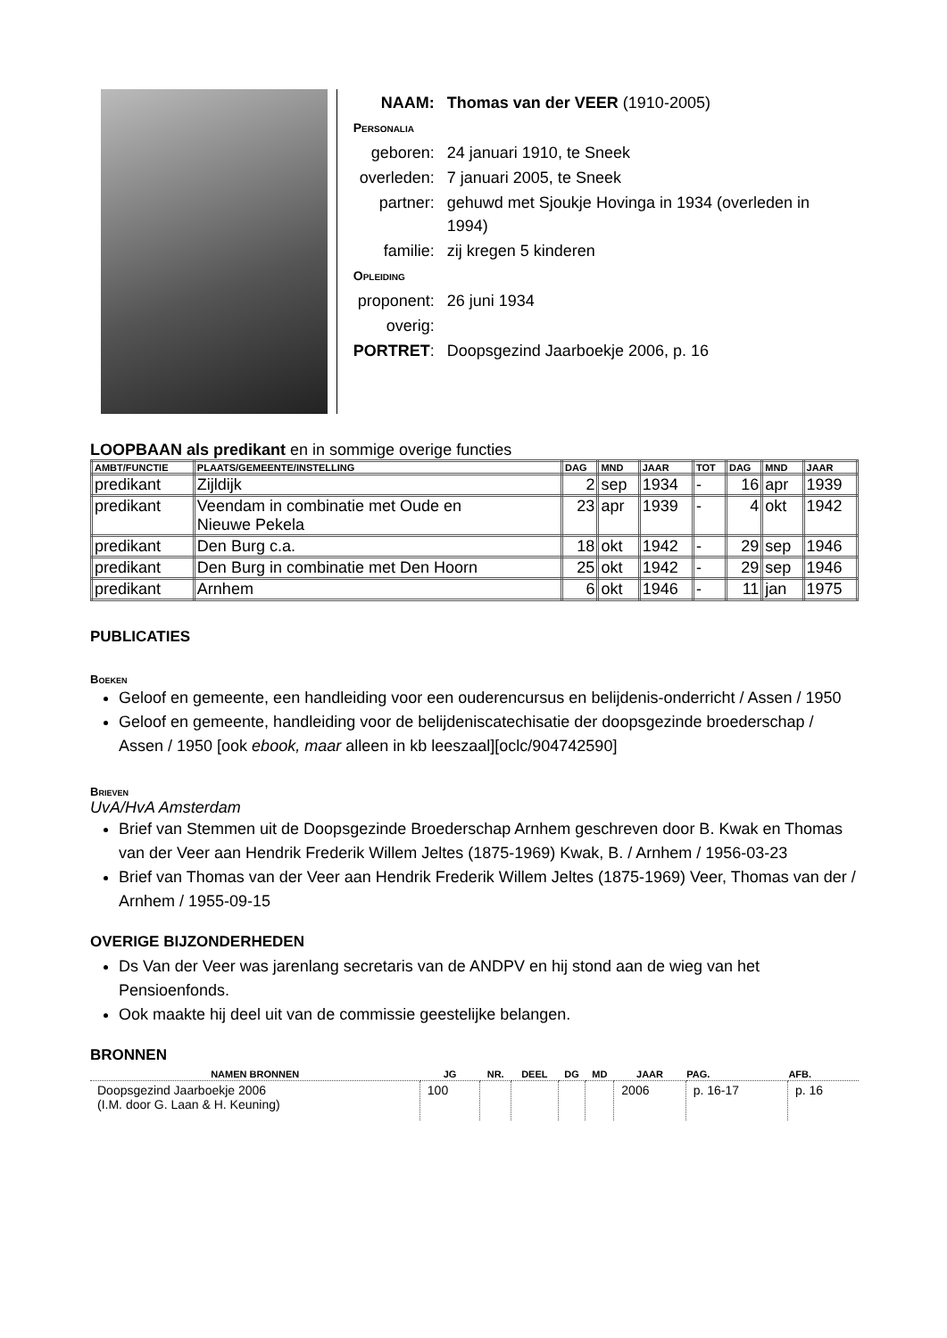| NAAM: | Thomas van der VEER (1910-2005) |
| Personalia | |
| geboren: | 24 januari 1910, te Sneek |
| overleden: | 7 januari 2005, te Sneek |
| partner: | gehuwd met Sjoukje Hovinga in 1934 (overleden in 1994) |
| familie: | zij kregen 5 kinderen |
| Opleiding | |
| proponent: | 26 juni 1934 |
| overig: | |
| PORTRET : | Doopsgezind Jaarboekje 2006, p. 16 |
LOOPBAAN als predikant en in sommige overige functies
| AMBT/FUNCTIE | PLAATS/GEMEENTE/INSTELLING | DAG | MND | JAAR | TOT | DAG | MND | JAAR |
| --- | --- | --- | --- | --- | --- | --- | --- | --- |
| predikant | Zijldijk | 2 | sep | 1934 | - | 16 | apr | 1939 |
| predikant | Veendam in combinatie met Oude en Nieuwe Pekela | 23 | apr | 1939 | - | 4 | okt | 1942 |
| predikant | Den Burg c.a. | 18 | okt | 1942 | - | 29 | sep | 1946 |
| predikant | Den Burg in combinatie met Den Hoorn | 25 | okt | 1942 | - | 29 | sep | 1946 |
| predikant | Arnhem | 6 | okt | 1946 | - | 11 | jan | 1975 |
PUBLICATIES
Boeken
Geloof en gemeente, een handleiding voor een ouderencursus en belijdenis-onderricht / Assen / 1950
Geloof en gemeente, handleiding voor de belijdeniscatechisatie der doopsgezinde broederschap / Assen / 1950 [ook ebook, maar alleen in kb leeszaal][oclc/904742590]
Brieven
UvA/HvA Amsterdam
Brief van Stemmen uit de Doopsgezinde Broederschap Arnhem geschreven door B. Kwak en Thomas van der Veer aan Hendrik Frederik Willem Jeltes (1875-1969) Kwak, B. / Arnhem / 1956-03-23
Brief van Thomas van der Veer aan Hendrik Frederik Willem Jeltes (1875-1969) Veer, Thomas van der / Arnhem / 1955-09-15
OVERIGE BIJZONDERHEDEN
Ds Van der Veer was jarenlang secretaris van de ANDPV en hij stond aan de wieg van het Pensioenfonds.
Ook maakte hij deel uit van de commissie geestelijke belangen.
BRONNEN
| NAMEN BRONNEN | JG | NR. | DEEL | DG | MD | JAAR | PAG. | AFB. |
| --- | --- | --- | --- | --- | --- | --- | --- | --- |
| Doopsgezind Jaarboekje 2006 (I.M. door G. Laan & H. Keuning) | 100 | | | | | 2006 | p. 16-17 | p. 16 |